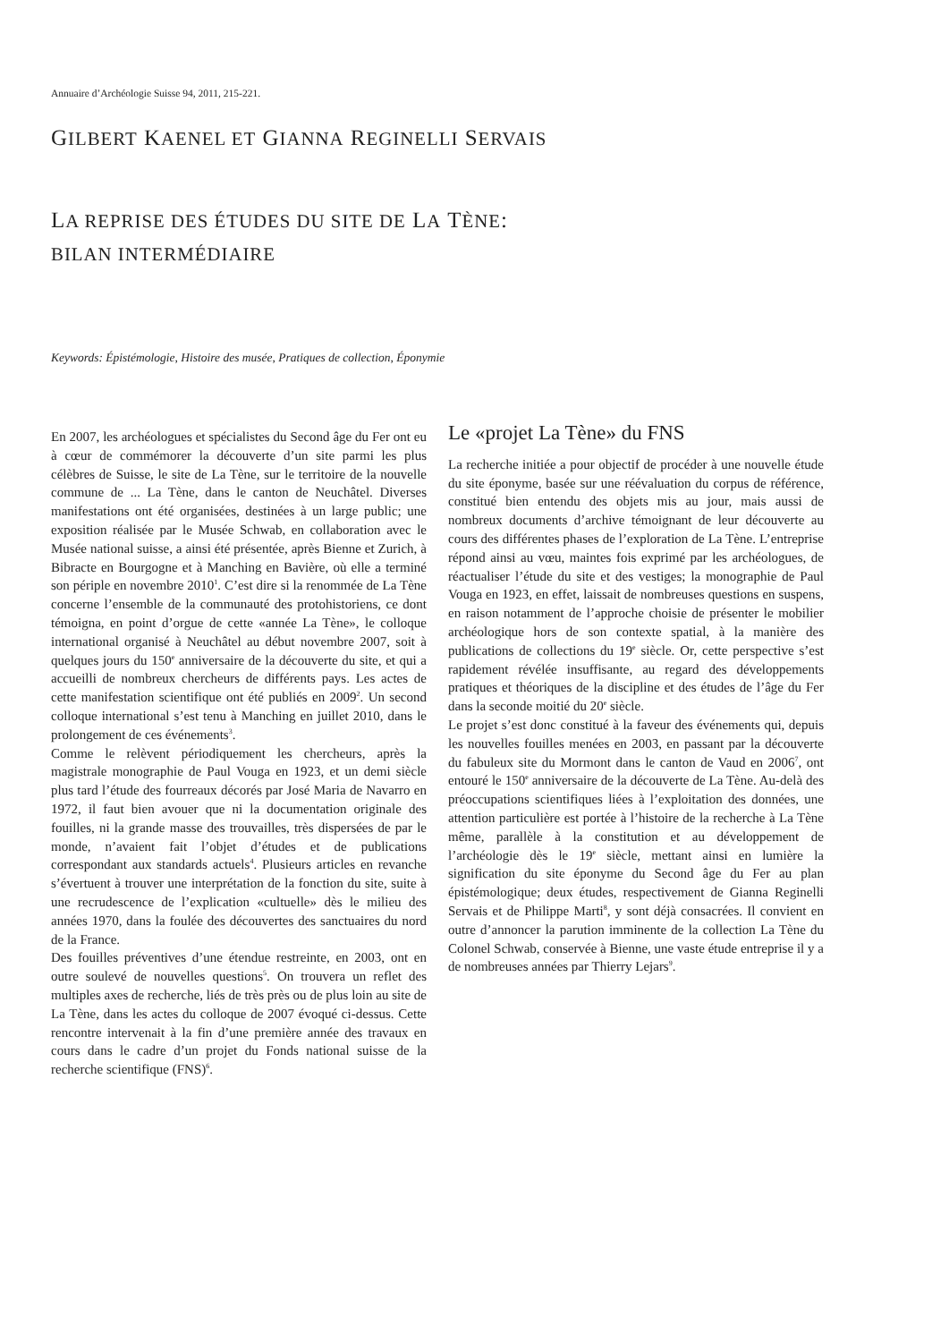Annuaire d’Archéologie Suisse 94, 2011, 215-221.
GILBERT KAENEL ET GIANNA REGINELLI SERVAIS
LA REPRISE DES ÉTUDES DU SITE DE LA TÈNE:
BILAN INTERMÉDIAIRE
Keywords: Épistémologie, Histoire des musée, Pratiques de collection, Éponymie
En 2007, les archéologues et spécialistes du Second âge du Fer ont eu à cœur de commémorer la découverte d’un site parmi les plus célèbres de Suisse, le site de La Tène, sur le territoire de la nouvelle commune de ... La Tène, dans le canton de Neuchâtel. Diverses manifestations ont été organisées, destinées à un large public; une exposition réalisée par le Musée Schwab, en collaboration avec le Musée national suisse, a ainsi été présentée, après Bienne et Zurich, à Bibracte en Bourgogne et à Manching en Bavière, où elle a terminé son périple en novembre 2010<sup>1</sup>. C’est dire si la renommée de La Tène concerne l’ensemble de la communauté des protohistoriens, ce dont témoigna, en point d’orgue de cette «année La Tène», le colloque international organisé à Neuchâtel au début novembre 2007, soit à quelques jours du 150<sup>e</sup> anniversaire de la découverte du site, et qui a accueilli de nombreux chercheurs de différents pays. Les actes de cette manifestation scientifique ont été publiés en 2009<sup>2</sup>. Un second colloque international s’est tenu à Manching en juillet 2010, dans le prolongement de ces événements<sup>3</sup>.
Comme le relèvent périodiquement les chercheurs, après la magistrale monographie de Paul Vouga en 1923, et un demi siècle plus tard l’étude des fourreaux décorés par José Maria de Navarro en 1972, il faut bien avouer que ni la documentation originale des fouilles, ni la grande masse des trouvailles, très dispersées de par le monde, n’avaient fait l’objet d’études et de publications correspondant aux standards actuels<sup>4</sup>. Plusieurs articles en revanche s’évertuent à trouver une interprétation de la fonction du site, suite à une recrudescence de l’explication «cultuelle» dès le milieu des années 1970, dans la foulée des découvertes des sanctuaires du nord de la France.
Des fouilles préventives d’une étendue restreinte, en 2003, ont en outre soulevé de nouvelles questions<sup>5</sup>. On trouvera un reflet des multiples axes de recherche, liés de très près ou de plus loin au site de La Tène, dans les actes du colloque de 2007 évoqué ci-dessus. Cette rencontre intervenait à la fin d’une première année des travaux en cours dans le cadre d’un projet du Fonds national suisse de la recherche scientifique (FNS)<sup>6</sup>.
Le «projet La Tène» du FNS
La recherche initiée a pour objectif de procéder à une nouvelle étude du site éponyme, basée sur une réévaluation du corpus de référence, constitué bien entendu des objets mis au jour, mais aussi de nombreux documents d’archive témoignant de leur découverte au cours des différentes phases de l’exploration de La Tène. L’entreprise répond ainsi au vœu, maintes fois exprimé par les archéologues, de réactualiser l’étude du site et des vestiges; la monographie de Paul Vouga en 1923, en effet, laissait de nombreuses questions en suspens, en raison notamment de l’approche choisie de présenter le mobilier archéologique hors de son contexte spatial, à la manière des publications de collections du 19<sup>e</sup> siècle. Or, cette perspective s’est rapidement révélée insuffisante, au regard des développements pratiques et théoriques de la discipline et des études de l’âge du Fer dans la seconde moitié du 20<sup>e</sup> siècle.
Le projet s’est donc constitué à la faveur des événements qui, depuis les nouvelles fouilles menées en 2003, en passant par la découverte du fabuleux site du Mormont dans le canton de Vaud en 2006<sup>7</sup>, ont entouré le 150<sup>e</sup> anniversaire de la découverte de La Tène. Au-delà des préoccupations scientifiques liées à l’exploitation des données, une attention particulière est portée à l’histoire de la recherche à La Tène même, parallèle à la constitution et au développement de l’archéologie dès le 19<sup>e</sup> siècle, mettant ainsi en lumière la signification du site éponyme du Second âge du Fer au plan épistémologique; deux études, respectivement de Gianna Reginelli Servais et de Philippe Marti<sup>8</sup>, y sont déjà consacrées. Il convient en outre d’annoncer la parution imminente de la collection La Tène du Colonel Schwab, conservée à Bienne, une vaste étude entreprise il y a de nombreuses années par Thierry Lejars<sup>9</sup>.